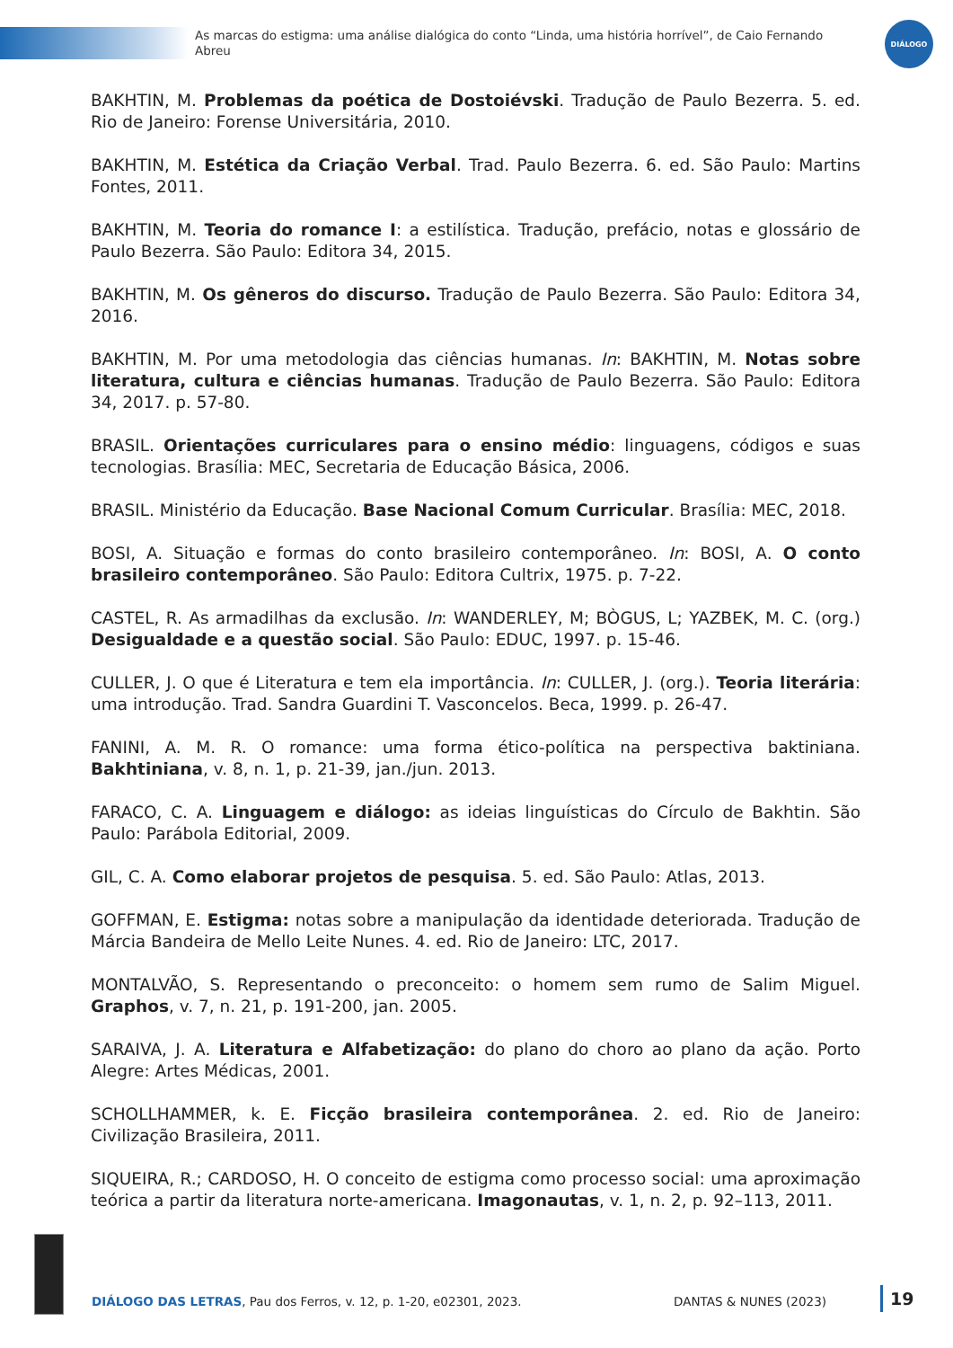As marcas do estigma: uma análise dialógica do conto “Linda, uma história horrível”, de Caio Fernando Abreu
DIÁLOGO
BAKHTIN, M. Problemas da poética de Dostoiévski. Tradução de Paulo Bezerra. 5. ed. Rio de Janeiro: Forense Universitária, 2010.
BAKHTIN, M. Estética da Criação Verbal. Trad. Paulo Bezerra. 6. ed. São Paulo: Martins Fontes, 2011.
BAKHTIN, M. Teoria do romance I: a estilística. Tradução, prefácio, notas e glossário de Paulo Bezerra. São Paulo: Editora 34, 2015.
BAKHTIN, M. Os gêneros do discurso. Tradução de Paulo Bezerra. São Paulo: Editora 34, 2016.
BAKHTIN, M. Por uma metodologia das ciências humanas. In: BAKHTIN, M. Notas sobre literatura, cultura e ciências humanas. Tradução de Paulo Bezerra. São Paulo: Editora 34, 2017. p. 57-80.
BRASIL. Orientações curriculares para o ensino médio: linguagens, códigos e suas tecnologias. Brasília: MEC, Secretaria de Educação Básica, 2006.
BRASIL. Ministério da Educação. Base Nacional Comum Curricular. Brasília: MEC, 2018.
BOSI, A. Situação e formas do conto brasileiro contemporâneo. In: BOSI, A. O conto brasileiro contemporâneo. São Paulo: Editora Cultrix, 1975. p. 7-22.
CASTEL, R. As armadilhas da exclusão. In: WANDERLEY, M; BÒGUS, L; YAZBEK, M. C. (org.) Desigualdade e a questão social. São Paulo: EDUC, 1997. p. 15-46.
CULLER, J. O que é Literatura e tem ela importância. In: CULLER, J. (org.). Teoria literária: uma introdução. Trad. Sandra Guardini T. Vasconcelos. Beca, 1999. p. 26-47.
FANINI, A. M. R. O romance: uma forma ético-política na perspectiva baktiniana. Bakhtiniana, v. 8, n. 1, p. 21-39, jan./jun. 2013.
FARACO, C. A. Linguagem e diálogo: as ideias linguísticas do Círculo de Bakhtin. São Paulo: Parábola Editorial, 2009.
GIL, C. A. Como elaborar projetos de pesquisa. 5. ed. São Paulo: Atlas, 2013.
GOFFMAN, E. Estigma: notas sobre a manipulação da identidade deteriorada. Tradução de Márcia Bandeira de Mello Leite Nunes. 4. ed. Rio de Janeiro: LTC, 2017.
MONTALVÃO, S. Representando o preconceito: o homem sem rumo de Salim Miguel. Graphos, v. 7, n. 21, p. 191-200, jan. 2005.
SARAIVA, J. A. Literatura e Alfabetização: do plano do choro ao plano da ação. Porto Alegre: Artes Médicas, 2001.
SCHOLLHAMMER, k. E. Ficção brasileira contemporânea. 2. ed. Rio de Janeiro: Civilização Brasileira, 2011.
SIQUEIRA, R.; CARDOSO, H. O conceito de estigma como processo social: uma aproximação teórica a partir da literatura norte-americana. Imagonautas, v. 1, n. 2, p. 92–113, 2011.
DIÁLOGO DAS LETRAS, Pau dos Ferros, v. 12, p. 1-20, e02301, 2023. DANTAS & NUNES (2023) 19